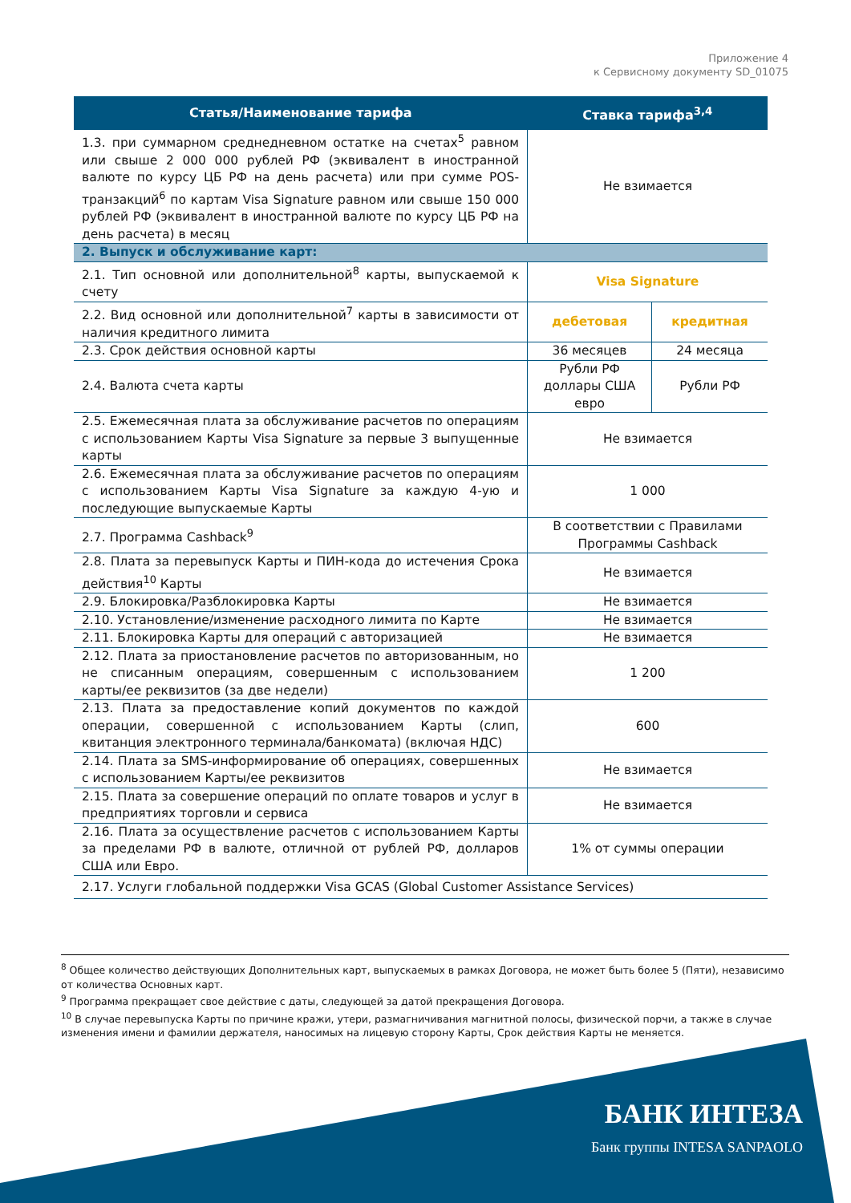Приложение 4
к Сервисному документу SD_01075
| Статья/Наименование тарифа | Ставка тарифа<sup>3,4</sup> | |
| --- | --- | --- |
| 1.3. при суммарном среднедневном остатке на счетах<sup>5</sup> равном или свыше 2 000 000 рублей РФ (эквивалент в иностранной валюте по курсу ЦБ РФ на день расчета) или при сумме POS-транзакций<sup>6</sup> по картам Visa Signature равном или свыше 150 000 рублей РФ (эквивалент в иностранной валюте по курсу ЦБ РФ на день расчета) в месяц | Не взимается | |
| 2. Выпуск и обслуживание карт: | | |
| 2.1. Тип основной или дополнительной<sup>8</sup> карты, выпускаемой к счету | Visa Signature | |
| 2.2. Вид основной или дополнительной<sup>7</sup> карты в зависимости от наличия кредитного лимита | дебетовая | кредитная |
| 2.3. Срок действия основной карты | 36 месяцев | 24 месяца |
| 2.4. Валюта счета карты | Рубли РФ доллары США евро | Рубли РФ |
| 2.5. Ежемесячная плата за обслуживание расчетов по операциям с использованием Карты Visa Signature за первые 3 выпущенные карты | Не взимается | |
| 2.6. Ежемесячная плата за обслуживание расчетов по операциям с использованием Карты Visa Signature за каждую 4-ую и последующие выпускаемые Карты | 1 000 | |
| 2.7. Программа Cashback<sup>9</sup> | В соответствии с Правилами Программы Cashback | |
| 2.8. Плата за перевыпуск Карты и ПИН-кода до истечения Срока действия<sup>10</sup> Карты | Не взимается | |
| 2.9. Блокировка/Разблокировка Карты | Не взимается | |
| 2.10. Установление/изменение расходного лимита по Карте | Не взимается | |
| 2.11. Блокировка Карты для операций с авторизацией | Не взимается | |
| 2.12. Плата за приостановление расчетов по авторизованным, но не списанным операциям, совершенным с использованием карты/ее реквизитов (за две недели) | 1 200 | |
| 2.13. Плата за предоставление копий документов по каждой операции, совершенной с использованием Карты (слип, квитанция электронного терминала/банкомата) (включая НДС) | 600 | |
| 2.14. Плата за SMS-информирование об операциях, совершенных с использованием Карты/ее реквизитов | Не взимается | |
| 2.15. Плата за совершение операций по оплате товаров и услуг в предприятиях торговли и сервиса | Не взимается | |
| 2.16. Плата за осуществление расчетов с использованием Карты за пределами РФ в валюте, отличной от рублей РФ, долларов США или Евро. | 1% от суммы операции | |
| 2.17. Услуги глобальной поддержки Visa GCAS (Global Customer Assistance Services) | | |
<sup>8</sup> Общее количество действующих Дополнительных карт, выпускаемых в рамках Договора, не может быть более 5 (Пяти), независимо от количества Основных карт.
<sup>9</sup> Программа прекращает свое действие с даты, следующей за датой прекращения Договора.
<sup>10</sup> В случае перевыпуска Карты по причине кражи, утери, размагничивания магнитной полосы, физической порчи, а также в случае изменения имени и фамилии держателя, наносимых на лицевую сторону Карты, Срок действия Карты не меняется.
БАНК ИНТЕЗА
Банк группы INTESA SANPAOLO